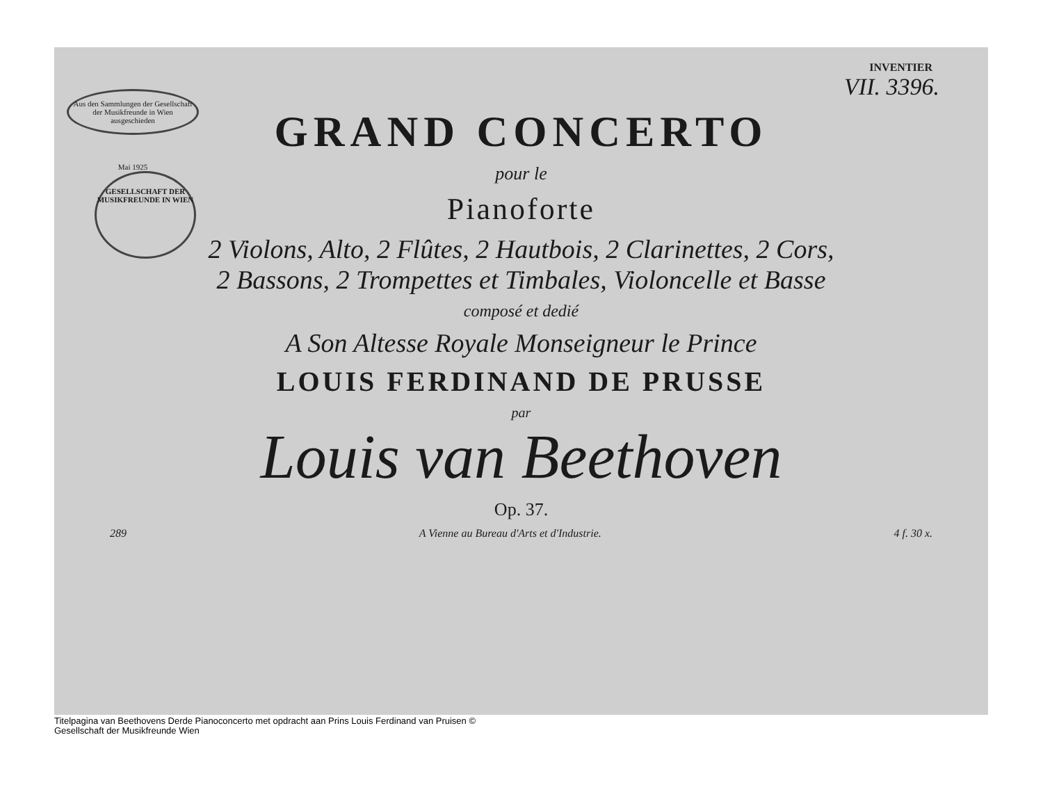INVENTIER
VII. 3396.
Aus den Sammlungen der Gesellschaft der Musikfreunde in Wien ausgeschieden
Mai 1925
GESELLSCHAFT DER MUSIKFREUNDE IN WIEN
GRAND CONCERTO
pour le
Pianoforte
2 Violons, Alto, 2 Flûtes, 2 Hautbois, 2 Clarinettes, 2 Cors,
2 Bassons, 2 Trompettes et Timbales, Violoncelle et Basse
composé et dedié
A Son Altesse Royale Monseigneur le Prince
LOUIS FERDINAND DE PRUSSE
par
Louis van Beethoven
Op. 37.
289 A Vienne au Bureau d'Arts et d'Industrie. 4 f. 30 x.
Titelpagina van Beethovens Derde Pianoconcerto met opdracht aan Prins Louis Ferdinand van Pruisen © Gesellschaft der Musikfreunde Wien